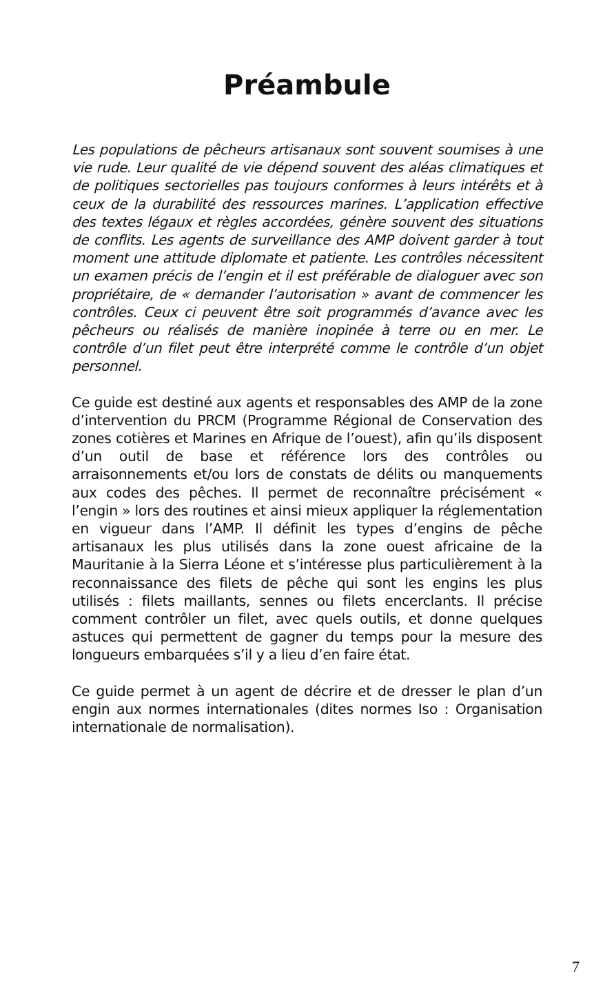Préambule
Les populations de pêcheurs artisanaux sont souvent soumises à une vie rude. Leur qualité de vie dépend souvent des aléas climatiques et de politiques sectorielles pas toujours conformes à leurs intérêts et à ceux de la durabilité des ressources marines. L’application effective des textes légaux et règles accordées, génère souvent des situations de conflits. Les agents de surveillance des AMP doivent garder à tout moment une attitude diplomate et patiente. Les contrôles nécessitent un examen précis de l’engin et il est préférable de dialoguer avec son propriétaire, de « demander l’autorisation » avant de commencer les contrôles. Ceux ci peuvent être soit programmés d’avance avec les pêcheurs ou réalisés de manière inopinée à terre ou en mer. Le contrôle d’un filet peut être interprété comme le contrôle d’un objet personnel.
Ce guide est destiné aux agents et responsables des AMP de la zone d’intervention du PRCM (Programme Régional de Conservation des zones cotières et Marines en Afrique de l’ouest), afin qu’ils disposent d’un outil de base et référence lors des contrôles ou arraisonnements et/ou lors de constats de délits ou manquements aux codes des pêches. Il permet de reconnaître précisément « l’engin » lors des routines et ainsi mieux appliquer la réglementation en vigueur dans l’AMP. Il définit les types d’engins de pêche artisanaux les plus utilisés dans la zone ouest africaine de la Mauritanie à la Sierra Léone et s’intéresse plus particulièrement à la reconnaissance des filets de pêche qui sont les engins les plus utilisés : filets maillants, sennes ou filets encerclants. Il précise comment contrôler un filet, avec quels outils, et donne quelques astuces qui permettent de gagner du temps pour la mesure des longueurs embarquées s’il y a lieu d’en faire état.
Ce guide permet à un agent de décrire et de dresser le plan d’un engin aux normes internationales (dites normes Iso : Organisation internationale de normalisation).
7